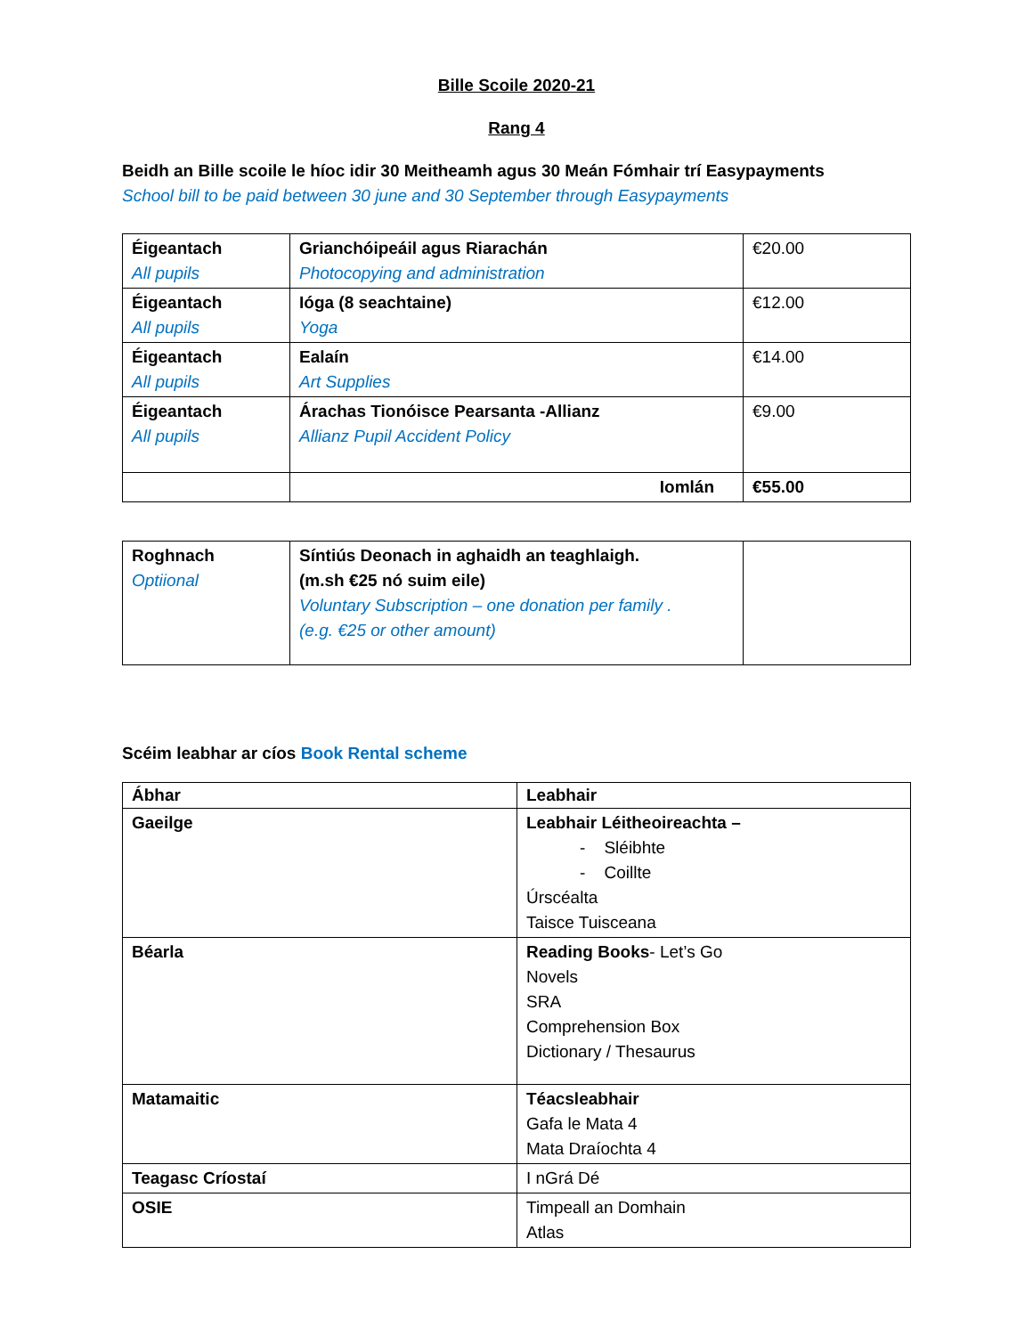Bille Scoile 2020-21
Rang 4
Beidh an Bille scoile le híoc idir 30 Meitheamh agus 30 Meán Fómhair trí Easypayments
School bill to be paid between 30 june and 30 September through Easypayments
| Éigeantach All pupils | Grianchóipeáil agus Riarachán Photocopying and administration | €20.00 |
| Éigeantach All pupils | Ióga (8 seachtaine) Yoga | €12.00 |
| Éigeantach All pupils | Ealaín Art Supplies | €14.00 |
| Éigeantach All pupils | Árachas Tionóisce Pearsanta -Allianz Allianz Pupil Accident Policy | €9.00 |
| | Iomlán | €55.00 |
| Roghnach Optiional | Síntiús Deonach in aghaidh an teaghlaigh. (m.sh €25 nó suim eile) Voluntary Subscription – one donation per family . (e.g. €25 or other amount) | |
Scéim leabhar ar cíos Book Rental scheme
| Ábhar | Leabhair |
| Gaeilge | Leabhair Léitheoireachta – - Sléibhte - Coillte Úrscéalta Taisce Tuisceana |
| Béarla | Reading Books - Let’s Go Novels SRA Comprehension Box Dictionary / Thesaurus |
| Matamaitic | Téacsleabhair Gafa le Mata 4 Mata Draíochta 4 |
| Teagasc Críostaí | I nGrá Dé |
| OSIE | Timpeall an Domhain Atlas |